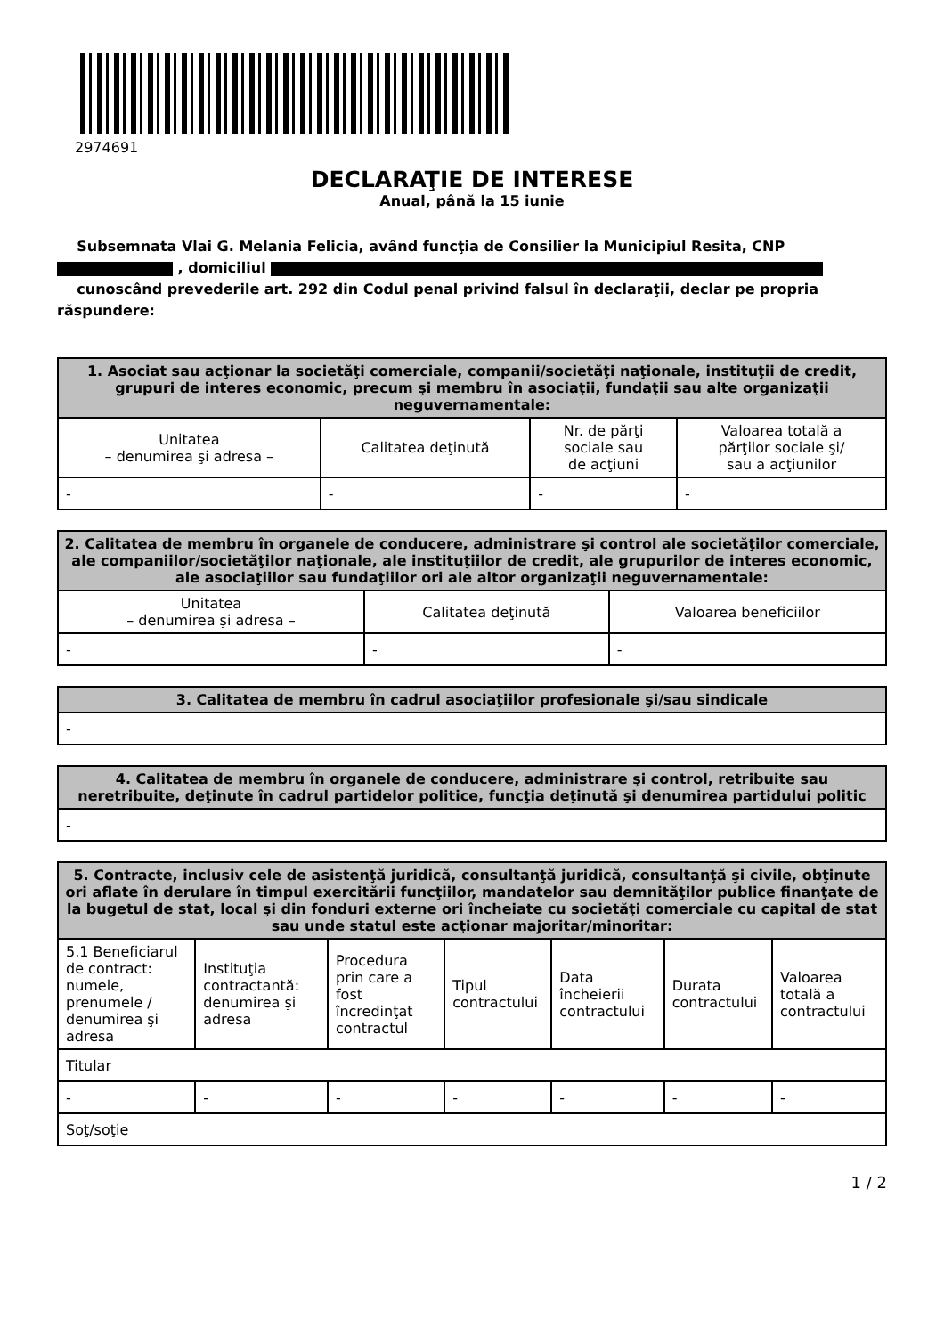2974691
DECLARAŢIE DE INTERESE
Anual, până la 15 iunie
Subsemnata Vlai G. Melania Felicia, având funcţia de Consilier la Municipiul Resita, CNP
, domiciliul
cunoscând prevederile art. 292 din Codul penal privind falsul în declaraţii, declar pe propria răspundere:
| 1. Asociat sau acţionar la societăţi comerciale, companii/societăţi naţionale, instituţii de credit, grupuri de interes economic, precum şi membru în asociaţii, fundaţii sau alte organizaţii neguvernamentale: | | | |
| --- | --- | --- | --- |
| Unitatea – denumirea şi adresa – | Calitatea deţinută | Nr. de părţi sociale sau de acţiuni | Valoarea totală a părţilor sociale şi/ sau a acţiunilor |
| - | - | - | - |
| 2. Calitatea de membru în organele de conducere, administrare şi control ale societăţilor comerciale, ale companiilor/societăţilor naţionale, ale instituţiilor de credit, ale grupurilor de interes economic, ale asociaţiilor sau fundaţiilor ori ale altor organizaţii neguvernamentale: | | |
| --- | --- | --- |
| Unitatea – denumirea şi adresa – | Calitatea deţinută | Valoarea beneficiilor |
| - | - | - |
| 3. Calitatea de membru în cadrul asociaţiilor profesionale şi/sau sindicale |
| --- |
| - |
| 4. Calitatea de membru în organele de conducere, administrare şi control, retribuite sau neretribuite, deţinute în cadrul partidelor politice, funcţia deţinută şi denumirea partidului politic |
| --- |
| - |
| 5. Contracte, inclusiv cele de asistenţă juridică, consultanţă juridică, consultanţă şi civile, obţinute ori aflate în derulare în timpul exercitării funcţiilor, mandatelor sau demnităţilor publice finanţate de la bugetul de stat, local şi din fonduri externe ori încheiate cu societăţi comerciale cu capital de stat sau unde statul este acţionar majoritar/minoritar: | | | | | | |
| --- | --- | --- | --- | --- | --- | --- |
| 5.1 Beneficiarul de contract: numele, prenumele / denumirea şi adresa | Instituţia contractantă: denumirea şi adresa | Procedura prin care a fost încredinţat contractul | Tipul contractului | Data încheierii contractului | Durata contractului | Valoarea totală a contractului |
| Titular | | | | | | |
| - | - | - | - | - | - | - |
| Soţ/soţie | | | | | | |
1 / 2